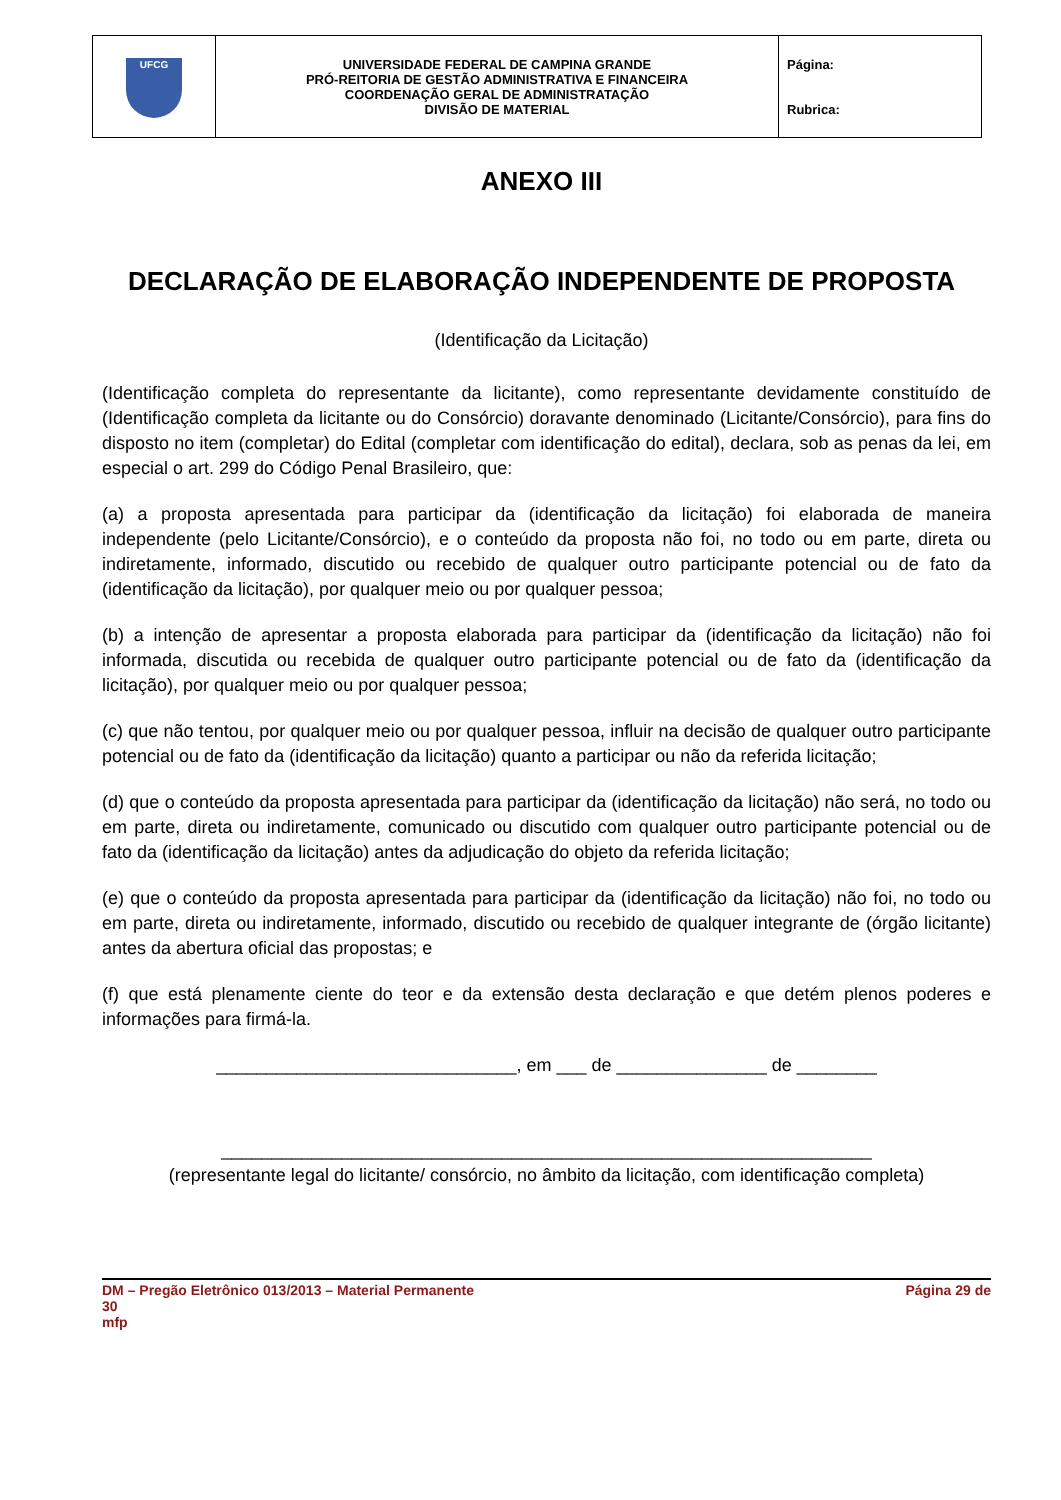| UFCG | UNIVERSIDADE FEDERAL DE CAMPINA GRANDE PRÓ-REITORIA DE GESTÃO ADMINISTRATIVA E FINANCEIRA COORDENAÇÃO GERAL DE ADMINISTRATAÇÃO DIVISÃO DE MATERIAL | Página: Rubrica: |
ANEXO III
DECLARAÇÃO DE ELABORAÇÃO INDEPENDENTE DE PROPOSTA
(Identificação da Licitação)
(Identificação completa do representante da licitante), como representante devidamente constituído de (Identificação completa da licitante ou do Consórcio) doravante denominado (Licitante/Consórcio), para fins do disposto no item (completar) do Edital (completar com identificação do edital), declara, sob as penas da lei, em especial o art. 299 do Código Penal Brasileiro, que:
(a) a proposta apresentada para participar da (identificação da licitação) foi elaborada de maneira independente (pelo Licitante/Consórcio), e o conteúdo da proposta não foi, no todo ou em parte, direta ou indiretamente, informado, discutido ou recebido de qualquer outro participante potencial ou de fato da (identificação da licitação), por qualquer meio ou por qualquer pessoa;
(b) a intenção de apresentar a proposta elaborada para participar da (identificação da licitação) não foi informada, discutida ou recebida de qualquer outro participante potencial ou de fato da (identificação da licitação), por qualquer meio ou por qualquer pessoa;
(c) que não tentou, por qualquer meio ou por qualquer pessoa, influir na decisão de qualquer outro participante potencial ou de fato da (identificação da licitação) quanto a participar ou não da referida licitação;
(d) que o conteúdo da proposta apresentada para participar da (identificação da licitação) não será, no todo ou em parte, direta ou indiretamente, comunicado ou discutido com qualquer outro participante potencial ou de fato da (identificação da licitação) antes da adjudicação do objeto da referida licitação;
(e) que o conteúdo da proposta apresentada para participar da (identificação da licitação) não foi, no todo ou em parte, direta ou indiretamente, informado, discutido ou recebido de qualquer integrante de (órgão licitante) antes da abertura oficial das propostas; e
(f) que está plenamente ciente do teor e da extensão desta declaração e que detém plenos poderes e informações para firmá-la.
______________________________, em ___ de _______________ de ________
_________________________________________________________________
(representante legal do licitante/ consórcio, no âmbito da licitação, com identificação completa)
DM – Pregão Eletrônico 013/2013 – Material Permanente
30
mfp Página 29 de